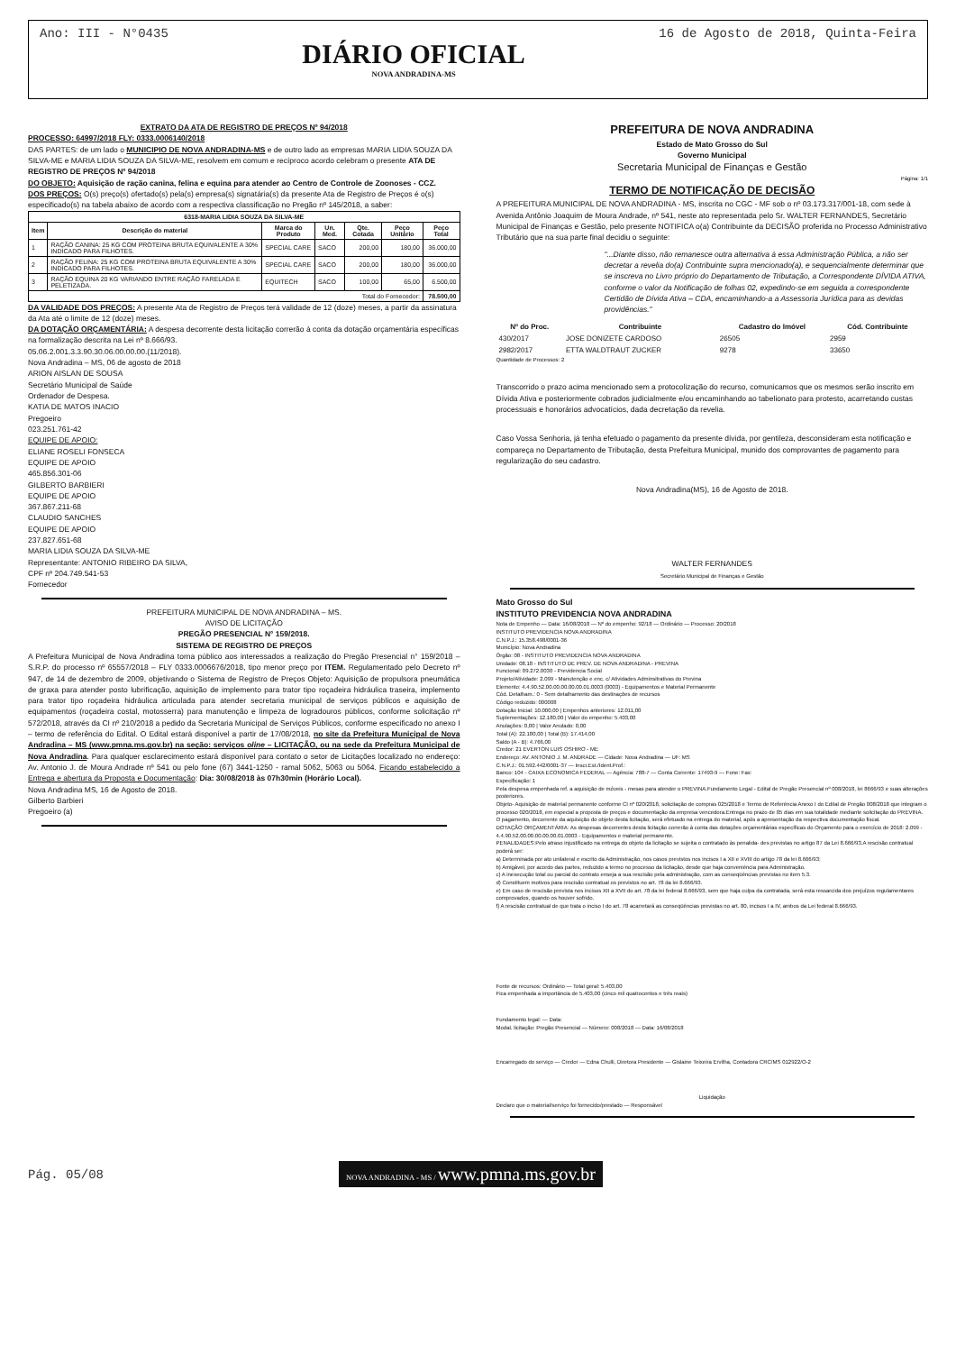Ano: III - N°0435
DIÁRIO OFICIAL
NOVA ANDRADINA-MS
16 de Agosto de 2018, Quinta-Feira
EXTRATO DA ATA DE REGISTRO DE PREÇOS Nº 94/2018
PROCESSO: 64997/2018 FLY: 0333.0006140/2018
DAS PARTES: de um lado o MUNICIPIO DE NOVA ANDRADINA-MS e de outro lado as empresas MARIA LIDIA SOUZA DA SILVA-ME e MARIA LIDIA SOUZA DA SILVA-ME, resolvem em comum e recíproco acordo celebram o presente ATA DE REGISTRO DE PREÇOS Nº 94/2018
DO OBJETO: Aquisição de ração canina, felina e equina para atender ao Centro de Controle de Zoonoses - CCZ.
DOS PREÇOS: O(s) preço(s) ofertado(s) pela(s) empresa(s) signatária(s) da presente Ata de Registro de Preços é o(s) especificado(s) na tabela abaixo de acordo com a respectiva classificação no Pregão nº 145/2018, a saber:
| 6318-MARIA LIDIA SOUZA DA SILVA-ME | | | | | | |
| --- | --- | --- | --- | --- | --- | --- |
| Item | Descrição do material | Marca do Produto | Un. Med. | Qte. Cotada | Peço Unitário | Peço Total |
| 1 | RAÇÃO CANINA: 25 KG COM PROTEINA BRUTA EQUIVALENTE A 30% INDICADO PARA FILHOTES. | SPECIAL CARE | SACO | 200,00 | 180,00 | 36.000,00 |
| 2 | RAÇÃO FELINA: 25 KG COM PROTEINA BRUTA EQUIVALENTE A 30% INDICADO PARA FILHOTES. | SPECIAL CARE | SACO | 200,00 | 180,00 | 36.000,00 |
| 3 | RAÇÃO EQUINA 20 KG VARIANDO ENTRE RAÇÃO FARELADA E PELETIZADA. | EQUITECH | SACO | 100,00 | 65,00 | 6.500,00 |
| Total do Fornecedor: | | | | | | 78.500,00 |
DA VALIDADE DOS PREÇOS: A presente Ata de Registro de Preços terá validade de 12 (doze) meses, a partir da assinatura da Ata até o limite de 12 (doze) meses.
DA DOTAÇÃO ORÇAMENTÁRIA: A despesa decorrente desta licitação correrão à conta da dotação orçamentária específicas na formalização descrita na Lei nº 8.666/93.
05.06.2.001.3.3.90.30.06.00.00.00.(11/2018).
Nova Andradina – MS, 06 de agosto de 2018
ARION AISLAN DE SOUSA
Secretário Municipal de Saúde
Ordenador de Despesa.
KATIA DE MATOS INACIO
Pregoeiro
023.251.761-42
EQUIPE DE APOIO:
ELIANE ROSELI FONSECA
EQUIPE DE APOIO
465.856.301-06
GILBERTO BARBIERI
EQUIPE DE APOIO
367.867.211-68
CLAUDIO SANCHES
EQUIPE DE APOIO
237.827.651-68
MARIA LIDIA SOUZA DA SILVA-ME
Representante: ANTONIO RIBEIRO DA SILVA,
CPF nº 204.749.541-53
Fornecedor
PREFEITURA MUNICIPAL DE NOVA ANDRADINA – MS.
AVISO DE LICITAÇÃO
PREGÃO PRESENCIAL N° 159/2018.
SISTEMA DE REGISTRO DE PREÇOS
A Prefeitura Municipal de Nova Andradina torna público aos interessados a realização do Pregão Presencial n° 159/2018 – S.R.P. do processo nº 65557/2018 – FLY 0333.0006676/2018, tipo menor preço por ITEM. Regulamentado pelo Decreto nº 947, de 14 de dezembro de 2009, objetivando o Sistema de Registro de Preços Objeto: Aquisição de propulsora pneumática de graxa para atender posto lubrificação, aquisição de implemento para trator tipo roçadeira hidráulica traseira, implemento para trator tipo roçadeira hidráulica articulada para atender secretaria municipal de serviços públicos e aquisição de equipamentos (roçadeira costal, motosserra) para manutenção e limpeza de logradouros públicos, conforme solicitação nº 572/2018, através da CI nº 210/2018 a pedido da Secretaria Municipal de Serviços Públicos, conforme especificado no anexo I – termo de referência do Edital. O Edital estará disponível a partir de 17/08/2018, no site da Prefeitura Municipal de Nova Andradina – MS (www.pmna.ms.gov.br) na seção: serviços oline – LICITAÇÃO, ou na sede da Prefeitura Municipal de Nova Andradina. Para qualquer esclarecimento estará disponível para contato o setor de Licitações localizado no endereço: Av. Antonio J. de Moura Andrade nº 541 ou pelo fone (67) 3441-1250 - ramal 5062, 5063 ou 5064. Ficando estabelecido a Entrega e abertura da Proposta e Documentação: Dia: 30/08/2018 às 07h30min (Horário Local).
Nova Andradina MS, 16 de Agosto de 2018.
Gilberto Barbieri
Pregoeiro (a)
PREFEITURA DE NOVA ANDRADINA
Estado de Mato Grosso do Sul
Governo Municipal
Secretaria Municipal de Finanças e Gestão
Página: 1/1
TERMO DE NOTIFICAÇÃO DE DECISÃO
A PREFEITURA MUNICIPAL DE NOVA ANDRADINA - MS, inscrita no CGC - MF sob o nº 03.173.317/001-18, com sede à Avenida Antônio Joaquim de Moura Andrade, nº 541, neste ato representada pelo Sr. WALTER FERNANDES, Secretário Municipal de Finanças e Gestão, pelo presente NOTIFICA o(a) Contribuinte da DECISÃO proferida no Processo Administrativo Tributário que na sua parte final decidiu o seguinte:
"...Diante disso, não remanesce outra alternativa à essa Administração Pública, a não ser decretar a revelia do(a) Contribuinte supra mencionado(a), e sequencialmente determinar que se inscreva no Livro próprio do Departamento de Tributação, a Correspondente DÍVIDA ATIVA, conforme o valor da Notificação de folhas 02, expedindo-se em seguida a correspondente Certidão de Dívida Ativa – CDA, encaminhando-a a Assessoria Jurídica para as devidas providências."
| Nº do Proc. | Contribuinte | Cadastro do Imóvel | Cód. Contribuinte |
| --- | --- | --- | --- |
| 430/2017 | JOSE DONIZETE CARDOSO | 26505 | 2959 |
| 2982/2017 | ETTA WALDTRAUT ZUCKER | 9278 | 33650 |
Quantidade de Processos: 2
Transcorrido o prazo acima mencionado sem a protocolização do recurso, comunicamos que os mesmos serão inscrito em Dívida Ativa e posteriormente cobrados judicialmente e/ou encaminhando ao tabelionato para protesto, acarretando custas processuais e honorários advocatícios, dada decretação da revelia.
Caso Vossa Senhoria, já tenha efetuado o pagamento da presente dívida, por gentileza, desconsideram esta notificação e compareça no Departamento de Tributação, desta Prefeitura Municipal, munido dos comprovantes de pagamento para regularização do seu cadastro.
Nova Andradina(MS), 16 de Agosto de 2018.
WALTER FERNANDES
Secretário Municipal de Finanças e Gestão
Mato Grosso do Sul
INSTITUTO PREVIDENCIA NOVA ANDRADINA
Nota de Empenho — Data: 16/08/2018 — Nº do empenho: 92/18 — Ordinário — Processo: 20/2018
INSTITUTO PREVIDENCIA NOVA ANDRADINA
C.N.P.J.: 15.358.498/0001-36
Município: Nova Andradina
Órgão: 08 - INSTITUTO PREVIDENCIA NOVA ANDRADINA
Unidade: 08.18 - INSTITUTO DE PREV. DE NOVA ANDRADINA - PREVINA
Funcional: 09.272.0030 - Previdencia Social
Projeto/Atividade: 2.099 - Manutenção e enc. c/ Atividades Adminsitrativas do Previna
Elemento: 4.4.90.52.00.00.00.00.00.01.0003 (0003) - Equipamentos e Material Permanente
Cód. Detalham.: 0 - Sem detalhamento das destinações de recursos
Código reduzido: 000008
Dotação Inicial: 10.000,00 | Empenhos anteriores: 12.011,00
Suplementações: 12.180,00 | Valor do empenho: 5.403,00
Anulações: 0,00 | Valor Anulado: 0,00
Total (A): 22.180,00 | Total (B): 17.414,00
Saldo (A - B): 4.766,00
Credor: 21 EVERTON LUIS OSHIRO - ME
Endereço: AV. ANTONIO J. M. ANDRADE — Cidade: Nova Andradina — UF: MS
C.N.P.J.: 01.592.442/0001-37 — Inscr.Est./Ident.Prof.:
Banco: 104 - CAIXA ECONOMICA FEDERAL — Agência: 788-7 — Conta Corrente: 17493-9 — Fone: Fax:
Especificação: 1
Pela despesa empenhada ref. a aquisição de móveis - mesas para atender o PREVINA.Fundamento Legal - Edital de Pregão Presencial nº 008/2018, lei 8666/93 e suas alterações posteriores.
Objeto- Aquisição de material permanente conforme CI nº 020/2018, solicitação de compras 025/2018 e Termo de Referência Anexo I do Edital de Pregão 008/2018 que integram o processo 020/2018, em especial a proposta de preços e documentação da empresa vencedora.Entrega no prazo de 05 dias em sua totalidade mediante solicitação do PREVINA.
O pagamento, decorrente da aquisição do objeto desta licitação, será efetuado na entrega do material, após a apresentação da respectiva documentação fiscal.
DOTAÇÃO ORÇAMENTÁRIA: As despesas decorrentes desta licitação correrão à conta das dotações orçamentárias específicas do Orçamento para o exercício de 2018: 2.099 - 4.4.90.52.00.00.00.00.00.01.0003 - Equipamentos e material permanente.
PENALIDADES:Pelo atraso injustificado na entrega do objeto da licitação se sujeita o contratado às penalida- des previstas no artigo 87 da Lei 8.666/93.A rescisão contratual poderá ser:
a) Determinada por ato unilateral e escrito da Administração, nos casos previstos nos incisos I a XII e XVIII do artigo 78 da lei 8.666/93;
b) Amigável, por acordo das partes, reduzido a termo no processo da licitação, desde que haja conveniência para Administração.
c) A inexecução total ou parcial do contrato enseja a sua rescisão pela administração, com as conseqüências previstas no item 5.3.
d) Constituem motivos para rescisão contratual os previstos no art. 78 da lei 8.666/93.
e) Em caso de rescisão prevista nos incisos XII a XVII do art. 78 da lei federal 8.666/93, sem que haja culpa da contratada, será esta ressarcida dos prejuízos regulamentares comprovados, quando os houver sofrido.
f) A rescisão contratual de que trata o inciso I do art. 78 acarretará as conseqüências previstas no art. 80, incisos I a IV, ambos da Lei federal 8.666/93.
Fonte de recursos: Ordinário — Total geral: 5.403,00
Fica empenhada a importância de 5.403,00 (cinco mil quatrocentos e três reais)
Fundamento legal: — Data:
Modal. licitação: Pregão Presencial — Número: 008/2018 — Data: 16/08/2018
Encarregado do serviço — Credor — Edna Chulli, Diretora Presidente — Gislaine Teixeira Ervilha, Contadora CRC/MS 012922/O-2
Liquidação
Declaro que o material/serviço foi fornecido/prestado — Responsável
Pág. 05/08 NOVA ANDRADINA - MS / www.pmna.ms.gov.br